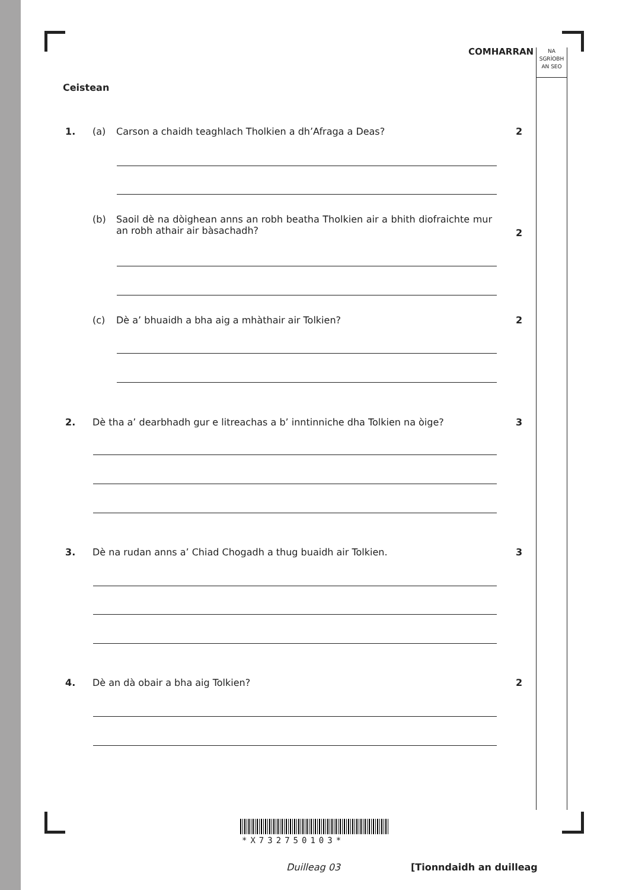COMHARRAN
NA
SGRÌOBH
AN SEO
Ceistean
1. (a) Carson a chaidh teaghlach Tholkien a dh’Afraga a Deas?
2
(b) Saoil dè na dòighean anns an robh beatha Tholkien air a bhith diofraichte mur an robh athair air bàsachadh?
2
(c) Dè a’ bhuaidh a bha aig a mhàthair air Tolkien?
2
2. Dè tha a’ dearbhadh gur e litreachas a b’ inntinniche dha Tolkien na òige?
3
3. Dè na rudan anns a’ Chiad Chogadh a thug buaidh air Tolkien.
3
4. Dè an dà obair a bha aig Tolkien?
2
*X732750103*
Duilleag 03 [Tionndaidh an duilleag